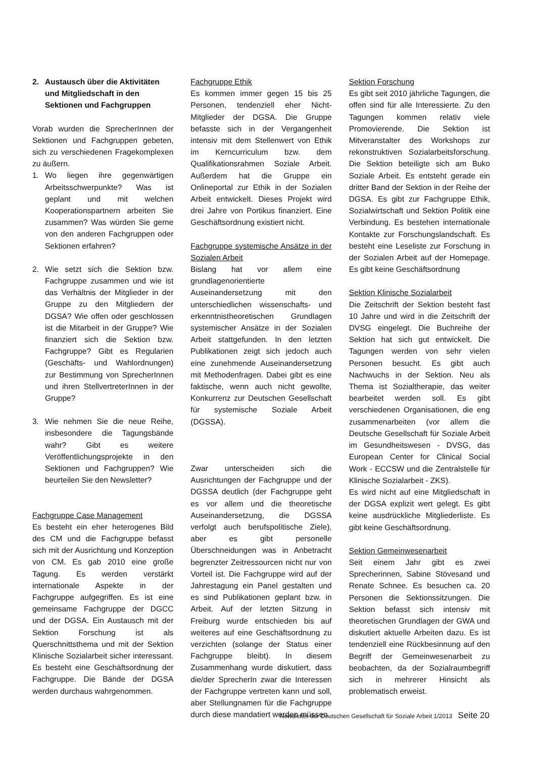2. Austausch über die Aktivitäten und Mitgliedschaft in den Sektionen und Fachgruppen
Vorab wurden die SprecherInnen der Sektionen und Fachgruppen gebeten, sich zu verschiedenen Fragekomplexen zu äußern.
1. Wo liegen ihre gegenwärtigen Arbeitsschwerpunkte? Was ist geplant und mit welchen Kooperationspartnern arbeiten Sie zusammen? Was würden Sie gerne von den anderen Fachgruppen oder Sektionen erfahren?
2. Wie setzt sich die Sektion bzw. Fachgruppe zusammen und wie ist das Verhältnis der Mitglieder in der Gruppe zu den Mitgliedern der DGSA? Wie offen oder geschlossen ist die Mitarbeit in der Gruppe? Wie finanziert sich die Sektion bzw. Fachgruppe? Gibt es Regularien (Geschäfts- und Wahlordnungen) zur Bestimmung von SprecherInnen und ihren StellvertreterInnen in der Gruppe?
3. Wie nehmen Sie die neue Reihe, insbesondere die Tagungsbände wahr? Gibt es weitere Veröffentlichungsprojekte in den Sektionen und Fachgruppen? Wie beurteilen Sie den Newsletter?
Fachgruppe Case Management
Es besteht ein eher heterogenes Bild des CM und die Fachgruppe befasst sich mit der Ausrichtung und Konzeption von CM. Es gab 2010 eine große Tagung. Es werden verstärkt internationale Aspekte in der Fachgruppe aufgegriffen. Es ist eine gemeinsame Fachgruppe der DGCC und der DGSA. Ein Austausch mit der Sektion Forschung ist als Querschnittsthema und mit der Sektion Klinische Sozialarbeit sicher interessant. Es besteht eine Geschäftsordnung der Fachgruppe. Die Bände der DGSA werden durchaus wahrgenommen.
Fachgruppe Ethik
Es kommen immer gegen 15 bis 25 Personen, tendenziell eher Nicht-Mitglieder der DGSA. Die Gruppe befasste sich in der Vergangenheit intensiv mit dem Stellenwert von Ethik im Kerncurriculum bzw. dem Qualifikationsrahmen Soziale Arbeit. Außerdem hat die Gruppe ein Onlineportal zur Ethik in der Sozialen Arbeit entwickelt. Dieses Projekt wird drei Jahre von Portikus finanziert. Eine Geschäftsordnung existiert nicht.
Fachgruppe systemische Ansätze in der Sozialen Arbeit
Bislang hat vor allem eine grundlagenorientierte Auseinandersetzung mit den unterschiedlichen wissenschafts- und erkenntnistheoretischen Grundlagen systemischer Ansätze in der Sozialen Arbeit stattgefunden. In den letzten Publikationen zeigt sich jedoch auch eine zunehmende Auseinandersetzung mit Methodenfragen. Dabei gibt es eine faktische, wenn auch nicht gewollte, Konkurrenz zur Deutschen Gesellschaft für systemische Soziale Arbeit (DGSSA).
Zwar unterscheiden sich die Ausrichtungen der Fachgruppe und der DGSSA deutlich (der Fachgruppe geht es vor allem und die theoretische Auseinandersetzung, die DGSSA verfolgt auch berufspolitische Ziele), aber es gibt personelle Überschneidungen was in Anbetracht begrenzter Zeitressourcen nicht nur von Vorteil ist. Die Fachgruppe wird auf der Jahrestagung ein Panel gestalten und es sind Publikationen geplant bzw. in Arbeit. Auf der letzten Sitzung in Freiburg wurde entschieden bis auf weiteres auf eine Geschäftsordnung zu verzichten (solange der Status einer Fachgruppe bleibt). In diesem Zusammenhang wurde diskutiert, dass die/der SprecherIn zwar die Interessen der Fachgruppe vertreten kann und soll, aber Stellungnamen für die Fachgruppe durch diese mandatiert werden müssen.
Sektion Forschung
Es gibt seit 2010 jährliche Tagungen, die offen sind für alle Interessierte. Zu den Tagungen kommen relativ viele Promovierende. Die Sektion ist Mitveranstalter des Workshops zur rekonstruktiven Sozialarbeitsforschung. Die Sektion beteiligte sich am Buko Soziale Arbeit. Es entsteht gerade ein dritter Band der Sektion in der Reihe der DGSA. Es gibt zur Fachgruppe Ethik, Sozialwirtschaft und Sektion Politik eine Verbindung. Es bestehen internationale Kontakte zur Forschungslandschaft. Es besteht eine Leseliste zur Forschung in der Sozialen Arbeit auf der Homepage. Es gibt keine Geschäftsordnung
Sektion Klinische Sozialarbeit
Die Zeitschrift der Sektion besteht fast 10 Jahre und wird in die Zeitschrift der DVSG eingelegt. Die Buchreihe der Sektion hat sich gut entwickelt. Die Tagungen werden von sehr vielen Personen besucht. Es gibt auch Nachwuchs in der Sektion. Neu als Thema ist Sozialtherapie, das weiter bearbeitet werden soll. Es gibt verschiedenen Organisationen, die eng zusammenarbeiten (vor allem die Deutsche Gesellschaft für Soziale Arbeit im Gesundheitswesen - DVSG, das European Center for Clinical Social Work - ECCSW und die Zentralstelle für Klinische Sozialarbeit - ZKS).
Es wird nicht auf eine Mitgliedschaft in der DGSA explizit wert gelegt. Es gibt keine ausdrückliche Mitgliederliste. Es gibt keine Geschäftsordnung.
Sektion Gemeinwesenarbeit
Seit einem Jahr gibt es zwei Sprecherinnen, Sabine Stövesand und Renate Schnee. Es besuchen ca. 20 Personen die Sektionssitzungen. Die Sektion befasst sich intensiv mit theoretischen Grundlagen der GWA und diskutiert aktuelle Arbeiten dazu. Es ist tendenziell eine Rückbesinnung auf den Begriff der Gemeinwesenarbeit zu beobachten, da der Sozialraumbegriff sich in mehrerer Hinsicht als problematisch erweist.
Newsletter der Deutschen Gesellschaft für Soziale Arbeit 1/2013 Seite 20